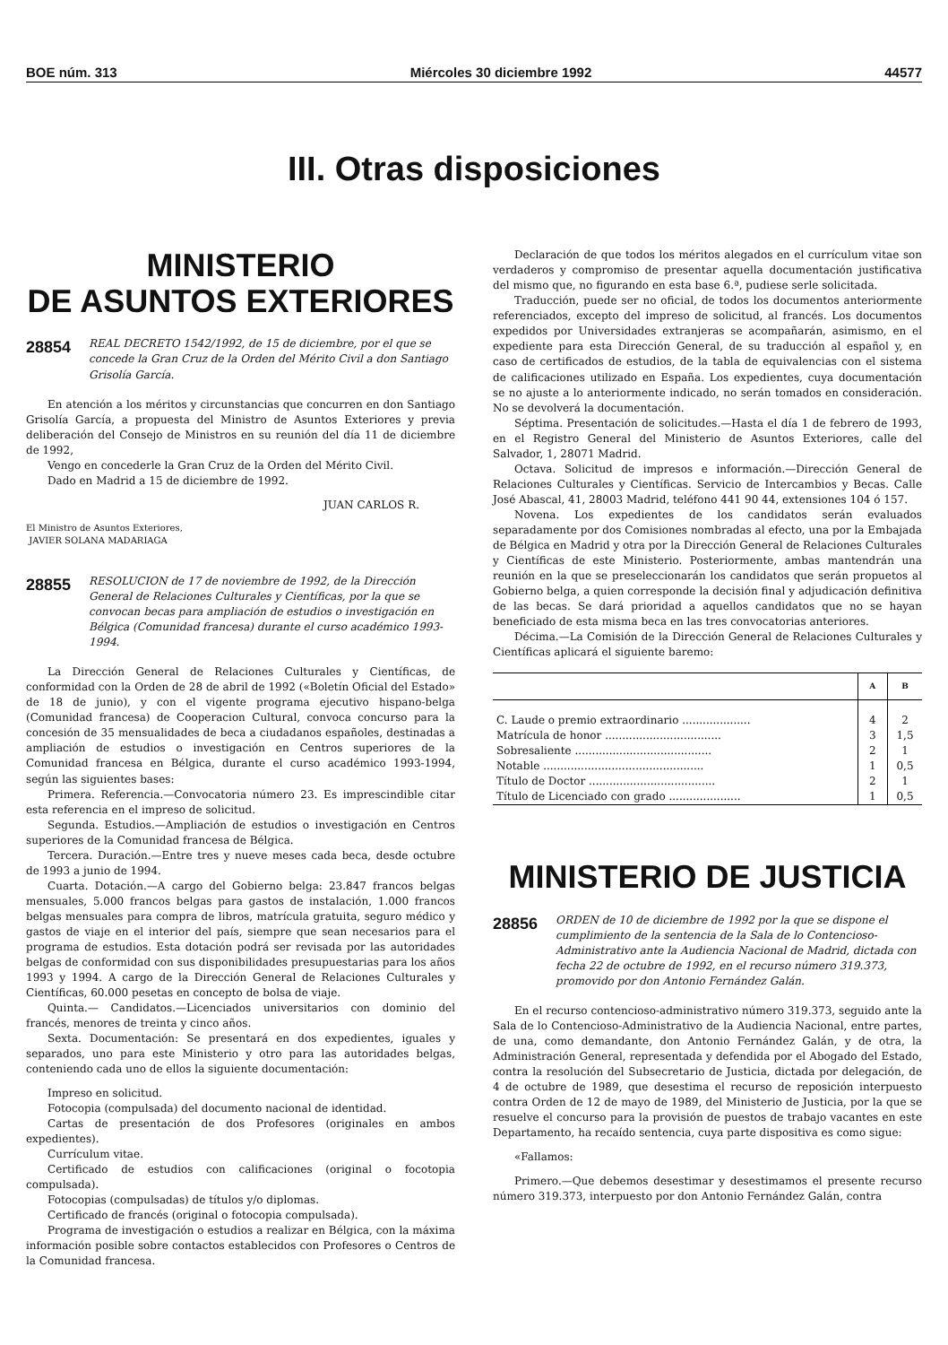BOE núm. 313 Miércoles 30 diciembre 1992 44577
III. Otras disposiciones
MINISTERIO
DE ASUNTOS EXTERIORES
28854 REAL DECRETO 1542/1992, de 15 de diciembre, por el que se concede la Gran Cruz de la Orden del Mérito Civil a don Santiago Grisolía García.
En atención a los méritos y circunstancias que concurren en don Santiago Grisolía García, a propuesta del Ministro de Asuntos Exteriores y previa deliberación del Consejo de Ministros en su reunión del día 11 de diciembre de 1992,
Vengo en concederle la Gran Cruz de la Orden del Mérito Civil.
Dado en Madrid a 15 de diciembre de 1992.
JUAN CARLOS R.
El Ministro de Asuntos Exteriores,
JAVIER SOLANA MADARIAGA
28855 RESOLUCION de 17 de noviembre de 1992, de la Dirección General de Relaciones Culturales y Científicas, por la que se convocan becas para ampliación de estudios o investigación en Bélgica (Comunidad francesa) durante el curso académico 1993-1994.
La Dirección General de Relaciones Culturales y Científicas, de conformidad con la Orden de 28 de abril de 1992 («Boletín Oficial del Estado» de 18 de junio), y con el vigente programa ejecutivo hispano-belga (Comunidad francesa) de Cooperacion Cultural, convoca concurso para la concesión de 35 mensualidades de beca a ciudadanos españoles, destinadas a ampliación de estudios o investigación en Centros superiores de la Comunidad francesa en Bélgica, durante el curso académico 1993-1994, según las siguientes bases:
Primera. Referencia.—Convocatoria número 23. Es imprescindible citar esta referencia en el impreso de solicitud.
Segunda. Estudios.—Ampliación de estudios o investigación en Centros superiores de la Comunidad francesa de Bélgica.
Tercera. Duración.—Entre tres y nueve meses cada beca, desde octubre de 1993 a junio de 1994.
Cuarta. Dotación.—A cargo del Gobierno belga: 23.847 francos belgas mensuales, 5.000 francos belgas para gastos de instalación, 1.000 francos belgas mensuales para compra de libros, matrícula gratuita, seguro médico y gastos de viaje en el interior del país, siempre que sean necesarios para el programa de estudios. Esta dotación podrá ser revisada por las autoridades belgas de conformidad con sus disponibilidades presupuestarias para los años 1993 y 1994. A cargo de la Dirección General de Relaciones Culturales y Científicas, 60.000 pesetas en concepto de bolsa de viaje.
Quinta.— Candidatos.—Licenciados universitarios con dominio del francés, menores de treinta y cinco años.
Sexta. Documentación: Se presentará en dos expedientes, iguales y separados, uno para este Ministerio y otro para las autoridades belgas, conteniendo cada uno de ellos la siguiente documentación:
Impreso en solicitud.
Fotocopia (compulsada) del documento nacional de identidad.
Cartas de presentación de dos Profesores (originales en ambos expedientes).
Currículum vitae.
Certificado de estudios con calificaciones (original o focotopia compulsada).
Fotocopias (compulsadas) de títulos y/o diplomas.
Certificado de francés (original o fotocopia compulsada).
Programa de investigación o estudios a realizar en Bélgica, con la máxima información posible sobre contactos establecidos con Profesores o Centros de la Comunidad francesa.
Declaración de que todos los méritos alegados en el currículum vitae son verdaderos y compromiso de presentar aquella documentación justificativa del mismo que, no figurando en esta base 6.ª, pudiese serle solicitada.
Traducción, puede ser no oficial, de todos los documentos anteriormente referenciados, excepto del impreso de solicitud, al francés. Los documentos expedidos por Universidades extranjeras se acompañarán, asimismo, en el expediente para esta Dirección General, de su traducción al español y, en caso de certificados de estudios, de la tabla de equivalencias con el sistema de calificaciones utilizado en España. Los expedientes, cuya documentación se no ajuste a lo anteriormente indicado, no serán tomados en consideración. No se devolverá la documentación.
Séptima. Presentación de solicitudes.—Hasta el día 1 de febrero de 1993, en el Registro General del Ministerio de Asuntos Exteriores, calle del Salvador, 1, 28071 Madrid.
Octava. Solicitud de impresos e información.—Dirección General de Relaciones Culturales y Científicas. Servicio de Intercambios y Becas. Calle José Abascal, 41, 28003 Madrid, teléfono 441 90 44, extensiones 104 ó 157.
Novena. Los expedientes de los candidatos serán evaluados separadamente por dos Comisiones nombradas al efecto, una por la Embajada de Bélgica en Madrid y otra por la Dirección General de Relaciones Culturales y Científicas de este Ministerio. Posteriormente, ambas mantendrán una reunión en la que se preseleccionarán los candidatos que serán propuetos al Gobierno belga, a quien corresponde la decisión final y adjudicación definitiva de las becas. Se dará prioridad a aquellos candidatos que no se hayan beneficiado de esta misma beca en las tres convocatorias anteriores.
Décima.—La Comisión de la Dirección General de Relaciones Culturales y Científicas aplicará el siguiente baremo:
| | A | B |
| --- | --- | --- |
| C. Laude o premio extraordinario .................... | 4 | 2 |
| Matrícula de honor .................................. | 3 | 1,5 |
| Sobresaliente ........................................ | 2 | 1 |
| Notable ............................................... | 1 | 0,5 |
| Título de Doctor ..................................... | 2 | 1 |
| Título de Licenciado con grado ..................... | 1 | 0,5 |
MINISTERIO DE JUSTICIA
28856 ORDEN de 10 de diciembre de 1992 por la que se dispone el cumplimiento de la sentencia de la Sala de lo Contencioso-Administrativo ante la Audiencia Nacional de Madrid, dictada con fecha 22 de octubre de 1992, en el recurso número 319.373, promovido por don Antonio Fernández Galán.
En el recurso contencioso-administrativo número 319.373, seguido ante la Sala de lo Contencioso-Administrativo de la Audiencia Nacional, entre partes, de una, como demandante, don Antonio Fernández Galán, y de otra, la Administración General, representada y defendida por el Abogado del Estado, contra la resolución del Subsecretario de Justicia, dictada por delegación, de 4 de octubre de 1989, que desestima el recurso de reposición interpuesto contra Orden de 12 de mayo de 1989, del Ministerio de Justicia, por la que se resuelve el concurso para la provisión de puestos de trabajo vacantes en este Departamento, ha recaído sentencia, cuya parte dispositiva es como sigue:
«Fallamos:
Primero.—Que debemos desestimar y desestimamos el presente recurso número 319.373, interpuesto por don Antonio Fernández Galán, contra